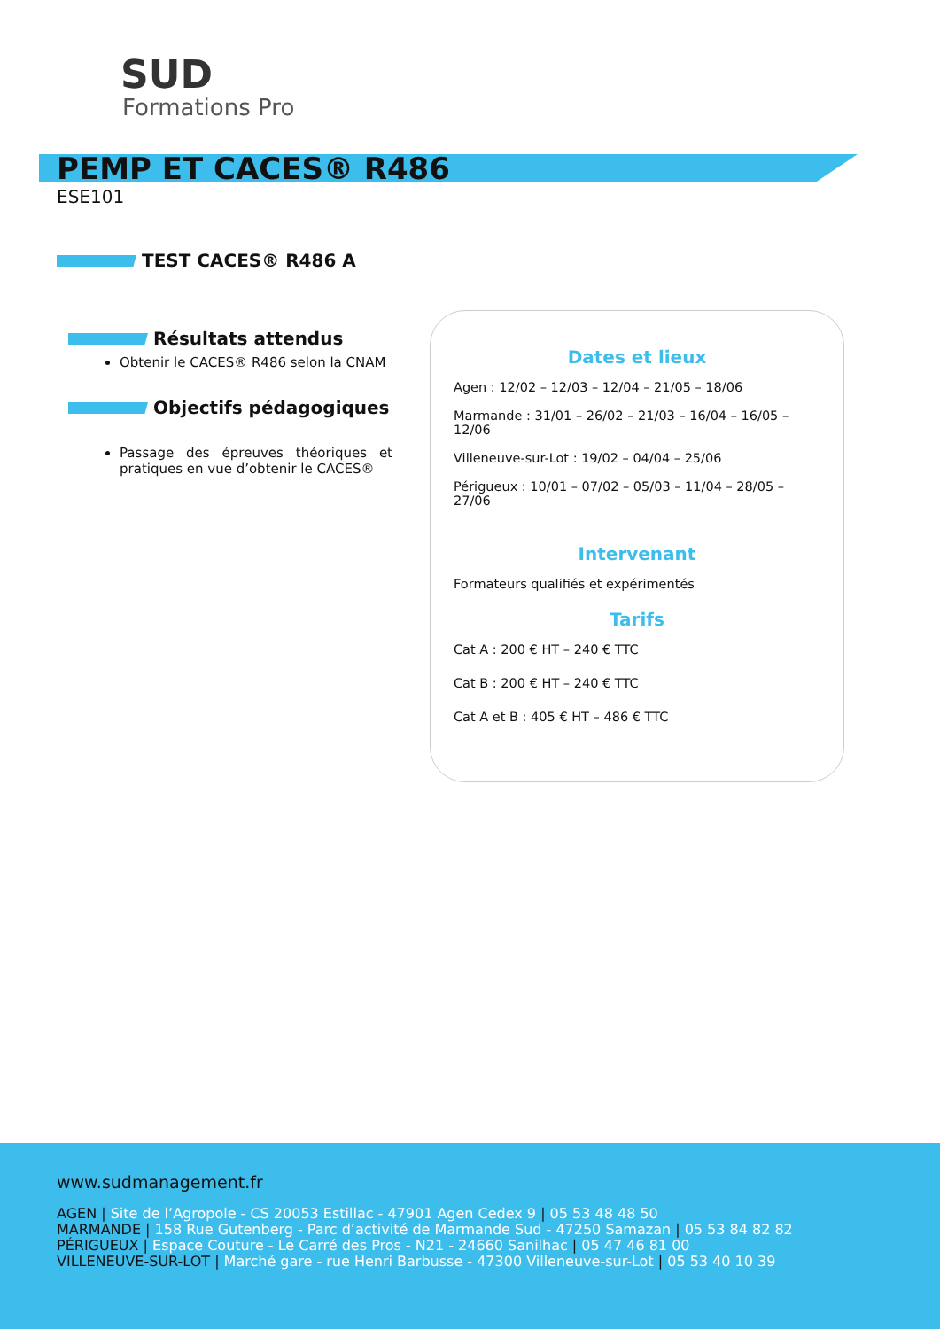SUD
Formations Pro
PEMP ET CACES® R486
ESE101
TEST CACES® R486 A
Résultats attendus
Obtenir le CACES® R486 selon la CNAM
Objectifs pédagogiques
Passage des épreuves théoriques et pratiques en vue d’obtenir le CACES®
Dates et lieux
Agen : 12/02 – 12/03 – 12/04 – 21/05 – 18/06
Marmande : 31/01 – 26/02 – 21/03 – 16/04 – 16/05 – 12/06
Villeneuve-sur-Lot : 19/02 – 04/04 – 25/06
Périgueux : 10/01 – 07/02 – 05/03 – 11/04 – 28/05 – 27/06
Intervenant
Formateurs qualifiés et expérimentés
Tarifs
Cat A : 200 € HT – 240 € TTC
Cat B : 200 € HT – 240 € TTC
Cat A et B : 405 € HT – 486 € TTC
www.sudmanagement.fr
AGEN | Site de l’Agropole - CS 20053 Estillac - 47901 Agen Cedex 9 | 05 53 48 48 50
MARMANDE | 158 Rue Gutenberg - Parc d’activité de Marmande Sud - 47250 Samazan | 05 53 84 82 82
PÉRIGUEUX | Espace Couture - Le Carré des Pros - N21 - 24660 Sanilhac | 05 47 46 81 00
VILLENEUVE-SUR-LOT | Marché gare - rue Henri Barbusse - 47300 Villeneuve-sur-Lot | 05 53 40 10 39